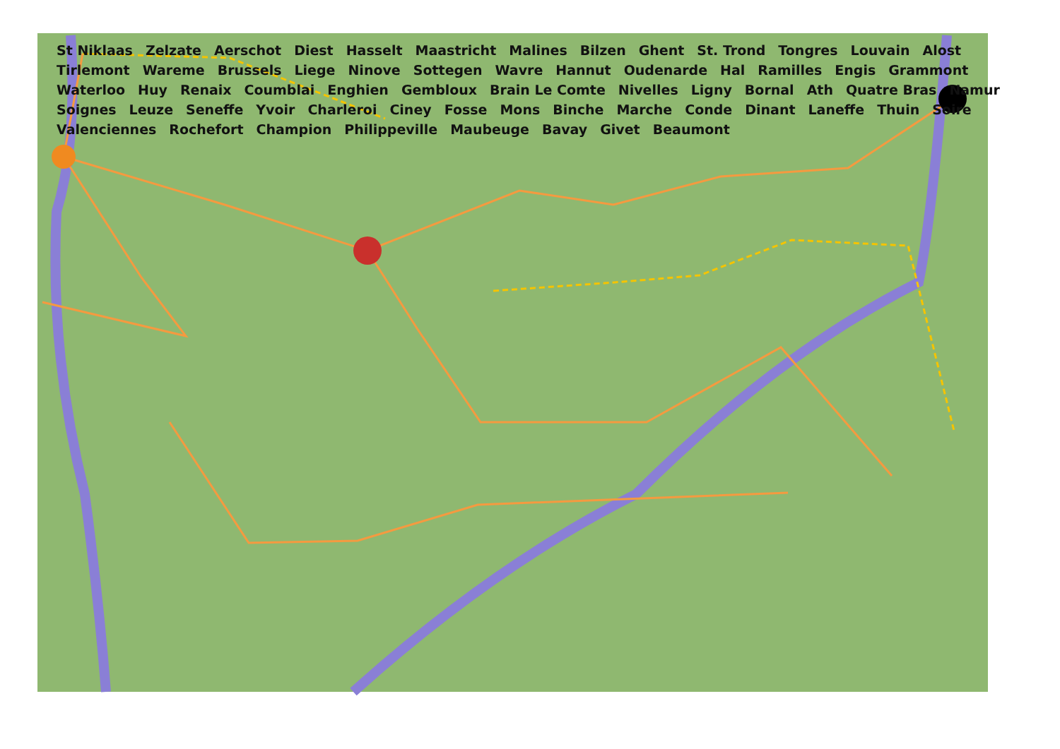St Niklaas Zelzate Aerschot Diest Hasselt Maastricht Malines Bilzen Ghent St. Trond Tongres Louvain Alost Tirlemont Wareme Brussels Liege Ninove Sottegen Wavre Hannut Oudenarde Hal Ramilles Engis Grammont Waterloo Huy Renaix Coumblai Enghien Gembloux Brain Le Comte Nivelles Ligny Bornal Ath Quatre Bras Namur Soignes Leuze Seneffe Yvoir Charleroi Ciney Fosse Mons Binche Marche Conde Dinant Laneffe Thuin Soire Valenciennes Rochefort Champion Philippeville Maubeuge Bavay Givet Beaumont